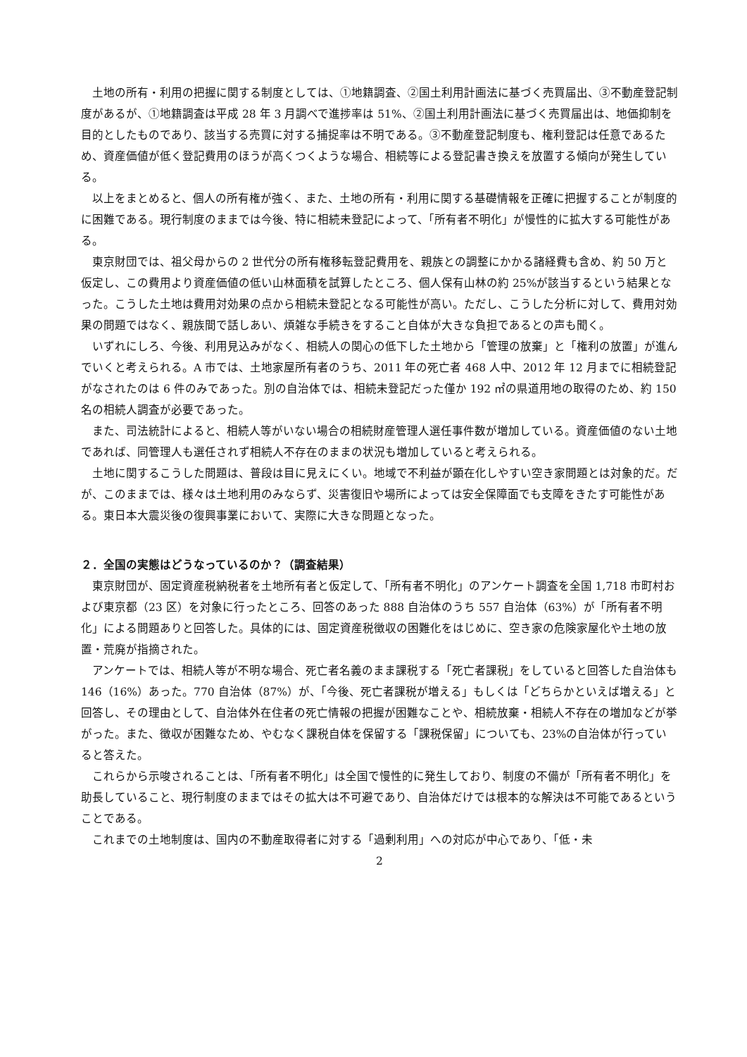土地の所有・利用の把握に関する制度としては、①地籍調査、②国土利用計画法に基づく売買届出、③不動産登記制度があるが、①地籍調査は平成 28 年 3 月調べで進捗率は 51%、②国土利用計画法に基づく売買届出は、地価抑制を目的としたものであり、該当する売買に対する捕捉率は不明である。③不動産登記制度も、権利登記は任意であるため、資産価値が低く登記費用のほうが高くつくような場合、相続等による登記書き換えを放置する傾向が発生している。
以上をまとめると、個人の所有権が強く、また、土地の所有・利用に関する基礎情報を正確に把握することが制度的に困難である。現行制度のままでは今後、特に相続未登記によって、「所有者不明化」が慢性的に拡大する可能性がある。
東京財団では、祖父母からの 2 世代分の所有権移転登記費用を、親族との調整にかかる諸経費も含め、約 50 万と仮定し、この費用より資産価値の低い山林面積を試算したところ、個人保有山林の約 25%が該当するという結果となった。こうした土地は費用対効果の点から相続未登記となる可能性が高い。ただし、こうした分析に対して、費用対効果の問題ではなく、親族間で話しあい、煩雑な手続きをすること自体が大きな負担であるとの声も聞く。
いずれにしろ、今後、利用見込みがなく、相続人の関心の低下した土地から「管理の放棄」と「権利の放置」が進んでいくと考えられる。A 市では、土地家屋所有者のうち、2011 年の死亡者 468 人中、2012 年 12 月までに相続登記がなされたのは 6 件のみであった。別の自治体では、相続未登記だった僅か 192 ㎡の県道用地の取得のため、約 150 名の相続人調査が必要であった。
また、司法統計によると、相続人等がいない場合の相続財産管理人選任事件数が増加している。資産価値のない土地であれば、同管理人も選任されず相続人不存在のままの状況も増加していると考えられる。
土地に関するこうした問題は、普段は目に見えにくい。地域で不利益が顕在化しやすい空き家問題とは対象的だ。だが、このままでは、様々は土地利用のみならず、災害復旧や場所によっては安全保障面でも支障をきたす可能性がある。東日本大震災後の復興事業において、実際に大きな問題となった。
２．全国の実態はどうなっているのか？（調査結果）
東京財団が、固定資産税納税者を土地所有者と仮定して、「所有者不明化」のアンケート調査を全国 1,718 市町村および東京都（23 区）を対象に行ったところ、回答のあった 888 自治体のうち 557 自治体（63%）が「所有者不明化」による問題ありと回答した。具体的には、固定資産税徴収の困難化をはじめに、空き家の危険家屋化や土地の放置・荒廃が指摘された。
アンケートでは、相続人等が不明な場合、死亡者名義のまま課税する「死亡者課税」をしていると回答した自治体も 146（16%）あった。770 自治体（87%）が、「今後、死亡者課税が増える」もしくは「どちらかといえば増える」と回答し、その理由として、自治体外在住者の死亡情報の把握が困難なことや、相続放棄・相続人不存在の増加などが挙がった。また、徴収が困難なため、やむなく課税自体を保留する「課税保留」についても、23%の自治体が行っていると答えた。
これらから示唆されることは、「所有者不明化」は全国で慢性的に発生しており、制度の不備が「所有者不明化」を助長していること、現行制度のままではその拡大は不可避であり、自治体だけでは根本的な解決は不可能であるということである。
これまでの土地制度は、国内の不動産取得者に対する「過剰利用」への対応が中心であり、「低・未
2